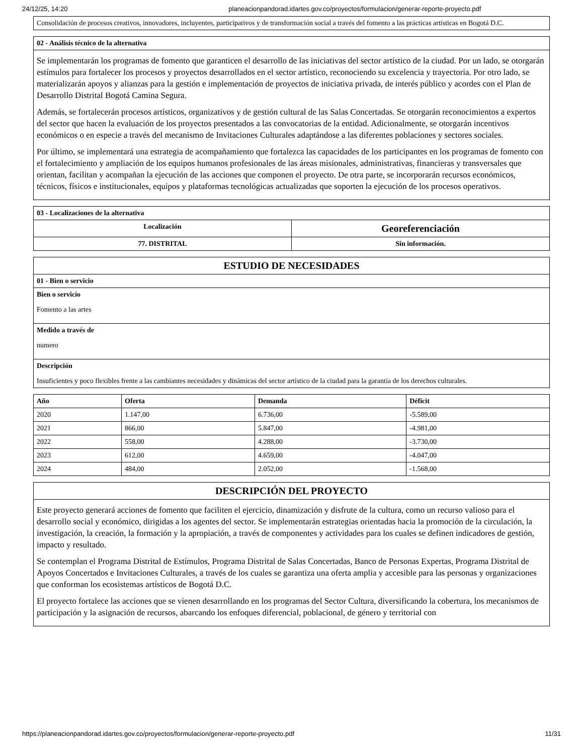24/12/25, 14:20 planeacionpandorad.idartes.gov.co/proyectos/formulacion/generar-reporte-proyecto.pdf
| Consolidación de procesos creativos, innovadores, incluyentes, participativos y de transformación social a través del fomento a las prácticas artísticas en Bogotá D.C. |
| 02 - Análisis técnico de la alternativa |
| --- |
| Se implementarán los programas de fomento que garanticen el desarrollo de las iniciativas del sector artístico de la ciudad. Por un lado, se otorgarán estímulos para fortalecer los procesos y proyectos desarrollados en el sector artístico, reconociendo su excelencia y trayectoria. Por otro lado, se materializarán apoyos y alianzas para la gestión e implementación de proyectos de iniciativa privada, de interés público y acordes con el Plan de Desarrollo Distrital Bogotá Camina Segura. Además, se fortalecerán procesos artísticos, organizativos y de gestión cultural de las Salas Concertadas. Se otorgarán reconocimientos a expertos del sector que hacen la evaluación de los proyectos presentados a las convocatorias de la entidad. Adicionalmente, se otorgarán incentivos económicos o en especie a través del mecanismo de Invitaciones Culturales adaptándose a las diferentes poblaciones y sectores sociales. Por último, se implementará una estrategia de acompañamiento que fortalezca las capacidades de los participantes en los programas de fomento con el fortalecimiento y ampliación de los equipos humanos profesionales de las áreas misionales, administrativas, financieras y transversales que orientan, facilitan y acompañan la ejecución de las acciones que componen el proyecto. De otra parte, se incorporarán recursos económicos, técnicos, físicos e institucionales, equipos y plataformas tecnológicas actualizadas que soporten la ejecución de los procesos operativos. |
| 03 - Localizaciones de la alternativa | |
| --- | --- |
| Localización | Georeferenciación |
| 77. DISTRITAL | Sin información. |
| ESTUDIO DE NECESIDADES |
| --- |
| 01 - Bien o servicio |
| Bien o servicio Fomento a las artes |
| Medido a través de numero |
| Descripción Insuficientes y poco flexibles frente a las cambiantes necesidades y dinámicas del sector artístico de la ciudad para la garantía de los derechos culturales. |
| Año | Oferta | Demanda | Déficit |
| --- | --- | --- | --- |
| 2020 | 1.147,00 | 6.736,00 | -5.589,00 |
| 2021 | 866,00 | 5.847,00 | -4.981,00 |
| 2022 | 558,00 | 4.288,00 | -3.730,00 |
| 2023 | 612,00 | 4.659,00 | -4.047,00 |
| 2024 | 484,00 | 2.052,00 | -1.568,00 |
| DESCRIPCIÓN DEL PROYECTO |
| --- |
| Este proyecto generará acciones de fomento que faciliten el ejercicio, dinamización y disfrute de la cultura, como un recurso valioso para el desarrollo social y económico, dirigidas a los agentes del sector. Se implementarán estrategias orientadas hacia la promoción de la circulación, la investigación, la creación, la formación y la apropiación, a través de componentes y actividades para los cuales se definen indicadores de gestión, impacto y resultado. Se contemplan el Programa Distrital de Estímulos, Programa Distrital de Salas Concertadas, Banco de Personas Expertas, Programa Distrital de Apoyos Concertados e Invitaciones Culturales, a través de los cuales se garantiza una oferta amplia y accesible para las personas y organizaciones que conforman los ecosistemas artísticos de Bogotá D.C. El proyecto fortalece las acciones que se vienen desarrollando en los programas del Sector Cultura, diversificando la cobertura, los mecanismos de participación y la asignación de recursos, abarcando los enfoques diferencial, poblacional, de género y territorial con |
https://planeacionpandorad.idartes.gov.co/proyectos/formulacion/generar-reporte-proyecto.pdf 11/31